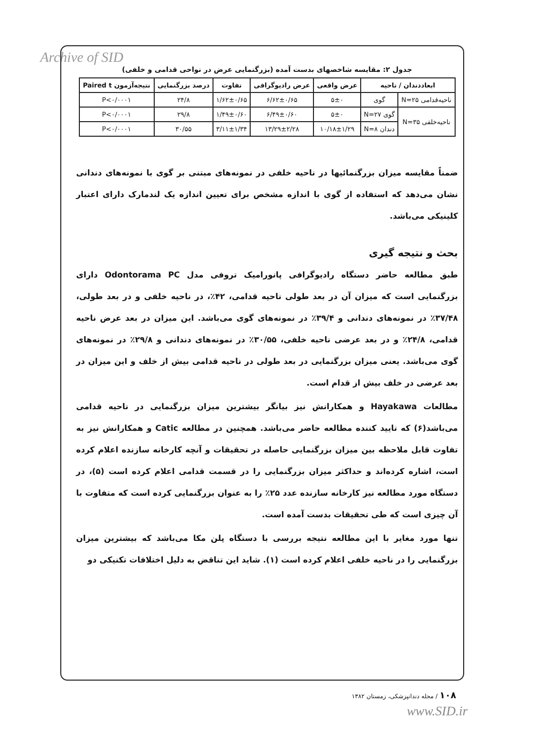Archive of SID
جدول ۲: مقایسه شاخصهای بدست آمده (بزرگنمایی عرض در نواحی قدامی و خلفی)
| ابعاددندان / ناحیه | | عرض واقعی | عرض رادیوگرافی | تفاوت | درصد بزرگنمایی | نتیجه‌آزمون Paired t |
| --- | --- | --- | --- | --- | --- | --- |
| ناحیه‌قدامی N=۲۵ | گوی | ۵±۰ | ۶/۶۲±۰/۶۵ | ۱/۶۲±۰/۶۵ | ۲۴/۸ | P<۰/۰۰۰۱ |
| ناحیه‌خلفی N=۳۵ | گوی N=۲۷ | ۵±۰ | ۶/۴۹±۰/۶۰ | ۱/۴۹±۰/۶۰ | ۲۹/۸ | P<۰/۰۰۰۱ |
| | دندان N=۸ | ۱۰/۱۸±۱/۲۹ | ۱۳/۲۹±۲/۲۸ | ۳/۱۱±۱/۳۴ | ۳۰/۵۵ | P<۰/۰۰۰۱ |
ضمناً مقایسه میزان بزرگنمائیها در ناحیه خلفی در نمونه‌های مبتنی بر گوی با نمونه‌های دندانی نشان می‌دهد که استفاده از گوی با اندازه مشخص برای تعیین اندازه یک لندمارک دارای اعتبار کلینیکی می‌باشد.
بحث و نتیجه گیری
طبق مطالعه حاضر دستگاه رادیوگرافی پانورامیک تروفی مدل Odontorama PC دارای بزرگنمایی است که میزان آن در بعد طولی ناحیه قدامی، ۴۲٪، در ناحیه خلفی و در بعد طولی، ۳۷/۴۸٪ در نمونه‌های دندانی و ۳۹/۴٪ در نمونه‌های گوی می‌باشد. این میزان در بعد عرض ناحیه قدامی، ۲۴/۸٪ و در بعد عرضی ناحیه خلفی، ۳۰/۵۵٪ در نمونه‌های دندانی و ۲۹/۸٪ در نمونه‌های گوی می‌باشد. یعنی میزان بزرگنمایی در بعد طولی در ناحیه قدامی بیش از خلف و این میزان در بعد عرضی در خلف بیش از قدام است.
مطالعات Hayakawa و همکارانش نیز بیانگر بیشترین میزان بزرگنمایی در ناحیه قدامی می‌باشد(۶) که تایید کننده مطالعه حاضر می‌باشد. همچنین در مطالعه Catic و همکارانش نیز به تفاوت قابل ملاحظه بین میزان بزرگنمایی حاصله در تحقیقات و آنچه کارخانه سازنده اعلام کرده است، اشاره کرده‌اند و حداکثر میزان بزرگنمایی را در قسمت قدامی اعلام کرده است (۵)، در دستگاه مورد مطالعه نیز کارخانه سازنده عدد ۲۵٪ را به عنوان بزرگنمایی کرده است که متفاوت با آن چیزی است که طی تحقیقات بدست آمده است.
تنها مورد مغایر با این مطالعه نتیجه بررسی با دستگاه پلن مکا می‌باشد که بیشترین میزان بزرگنمایی را در ناحیه خلفی اعلام کرده است (۱). شاید این تناقض به دلیل اختلافات تکنیکی دو
۱۰۸ / مجله دندانپزشکی، زمستان ۱۳۸۲
www.SID.ir